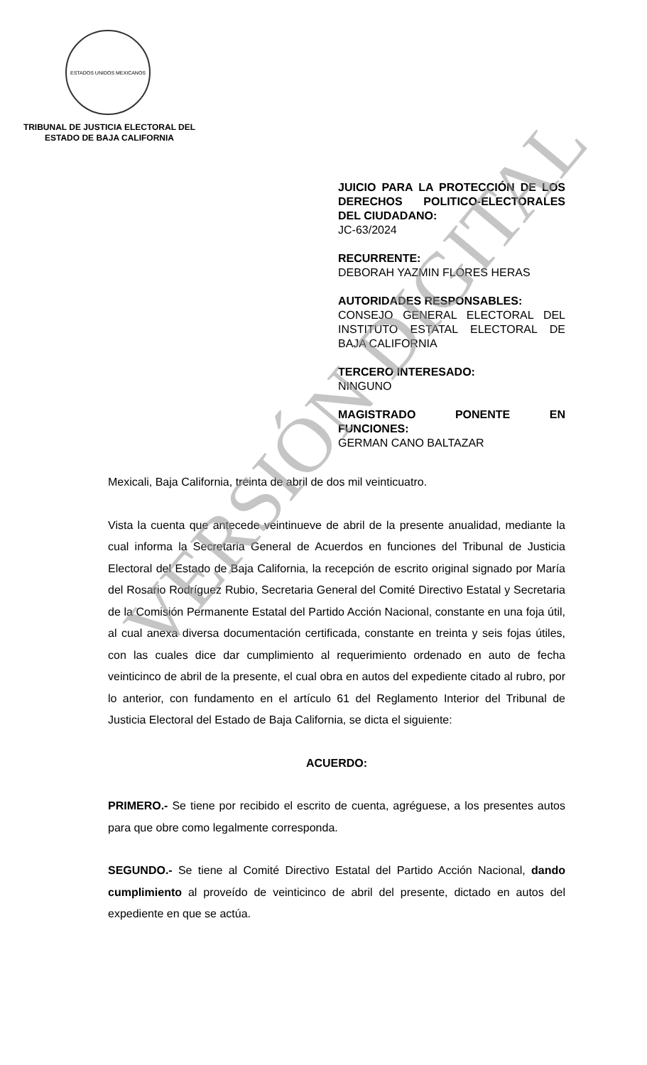ESTADOS UNIDOS MEXICANOS
TRIBUNAL DE JUSTICIA ELECTORAL DEL ESTADO DE BAJA CALIFORNIA
JUICIO PARA LA PROTECCIÓN DE LOS DERECHOS POLITICO-ELECTORALES DEL CIUDADANO:
JC-63/2024
RECURRENTE:
DEBORAH YAZMIN FLORES HERAS
AUTORIDADES RESPONSABLES:
CONSEJO GENERAL ELECTORAL DEL INSTITUTO ESTATAL ELECTORAL DE BAJA CALIFORNIA
TERCERO INTERESADO:
NINGUNO
MAGISTRADO PONENTE EN FUNCIONES:
GERMAN CANO BALTAZAR
Mexicali, Baja California, treinta de abril de dos mil veinticuatro.
Vista la cuenta que antecede veintinueve de abril de la presente anualidad, mediante la cual informa la Secretaria General de Acuerdos en funciones del Tribunal de Justicia Electoral del Estado de Baja California, la recepción de escrito original signado por María del Rosario Rodríguez Rubio, Secretaria General del Comité Directivo Estatal y Secretaria de la Comisión Permanente Estatal del Partido Acción Nacional, constante en una foja útil, al cual anexa diversa documentación certificada, constante en treinta y seis fojas útiles, con las cuales dice dar cumplimiento al requerimiento ordenado en auto de fecha veinticinco de abril de la presente, el cual obra en autos del expediente citado al rubro, por lo anterior, con fundamento en el artículo 61 del Reglamento Interior del Tribunal de Justicia Electoral del Estado de Baja California, se dicta el siguiente:
ACUERDO:
PRIMERO.- Se tiene por recibido el escrito de cuenta, agréguese, a los presentes autos para que obre como legalmente corresponda.
SEGUNDO.- Se tiene al Comité Directivo Estatal del Partido Acción Nacional, dando cumplimiento al proveído de veinticinco de abril del presente, dictado en autos del expediente en que se actúa.
VERSIÓN DIGITAL